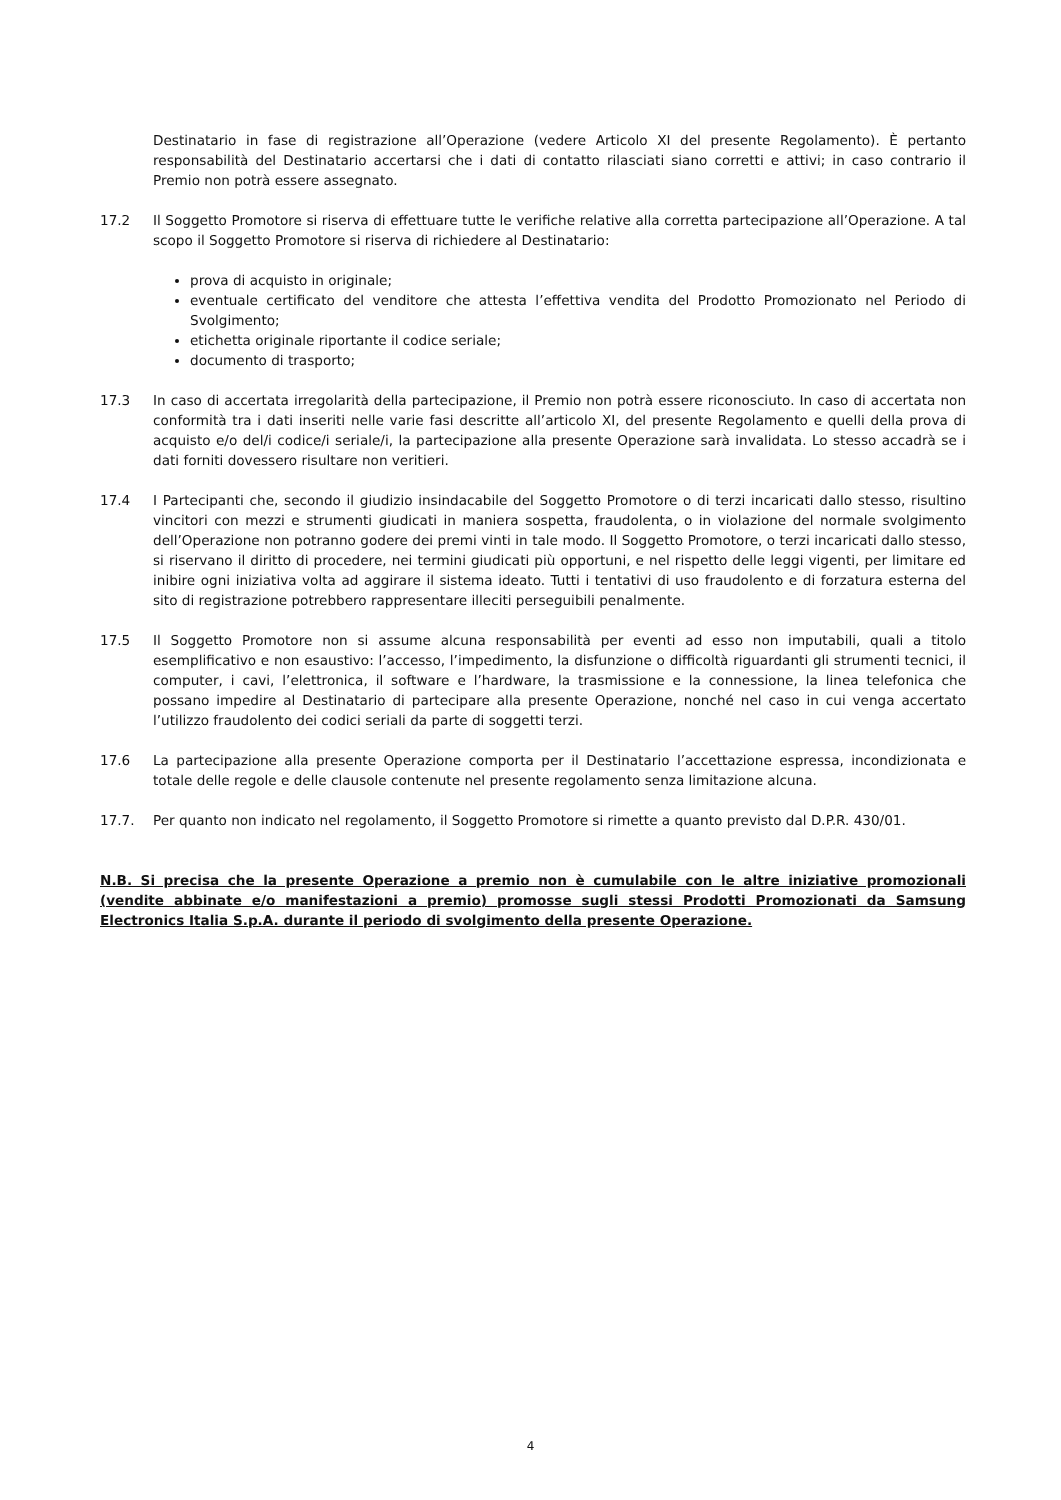Destinatario in fase di registrazione all’Operazione (vedere Articolo XI del presente Regolamento). È pertanto responsabilità del Destinatario accertarsi che i dati di contatto rilasciati siano corretti e attivi; in caso contrario il Premio non potrà essere assegnato.
17.2 Il Soggetto Promotore si riserva di effettuare tutte le verifiche relative alla corretta partecipazione all’Operazione. A tal scopo il Soggetto Promotore si riserva di richiedere al Destinatario:
prova di acquisto in originale;
eventuale certificato del venditore che attesta l’effettiva vendita del Prodotto Promozionato nel Periodo di Svolgimento;
etichetta originale riportante il codice seriale;
documento di trasporto;
17.3 In caso di accertata irregolarità della partecipazione, il Premio non potrà essere riconosciuto. In caso di accertata non conformità tra i dati inseriti nelle varie fasi descritte all’articolo XI, del presente Regolamento e quelli della prova di acquisto e/o del/i codice/i seriale/i, la partecipazione alla presente Operazione sarà invalidata. Lo stesso accadrà se i dati forniti dovessero risultare non veritieri.
17.4 I Partecipanti che, secondo il giudizio insindacabile del Soggetto Promotore o di terzi incaricati dallo stesso, risultino vincitori con mezzi e strumenti giudicati in maniera sospetta, fraudolenta, o in violazione del normale svolgimento dell’Operazione non potranno godere dei premi vinti in tale modo. Il Soggetto Promotore, o terzi incaricati dallo stesso, si riservano il diritto di procedere, nei termini giudicati più opportuni, e nel rispetto delle leggi vigenti, per limitare ed inibire ogni iniziativa volta ad aggirare il sistema ideato. Tutti i tentativi di uso fraudolento e di forzatura esterna del sito di registrazione potrebbero rappresentare illeciti perseguibili penalmente.
17.5 Il Soggetto Promotore non si assume alcuna responsabilità per eventi ad esso non imputabili, quali a titolo esemplificativo e non esaustivo: l’accesso, l’impedimento, la disfunzione o difficoltà riguardanti gli strumenti tecnici, il computer, i cavi, l’elettronica, il software e l’hardware, la trasmissione e la connessione, la linea telefonica che possano impedire al Destinatario di partecipare alla presente Operazione, nonché nel caso in cui venga accertato l’utilizzo fraudolento dei codici seriali da parte di soggetti terzi.
17.6 La partecipazione alla presente Operazione comporta per il Destinatario l’accettazione espressa, incondizionata e totale delle regole e delle clausole contenute nel presente regolamento senza limitazione alcuna.
17.7. Per quanto non indicato nel regolamento, il Soggetto Promotore si rimette a quanto previsto dal D.P.R. 430/01.
N.B. Si precisa che la presente Operazione a premio non è cumulabile con le altre iniziative promozionali (vendite abbinate e/o manifestazioni a premio) promosse sugli stessi Prodotti Promozionati da Samsung Electronics Italia S.p.A. durante il periodo di svolgimento della presente Operazione.
4